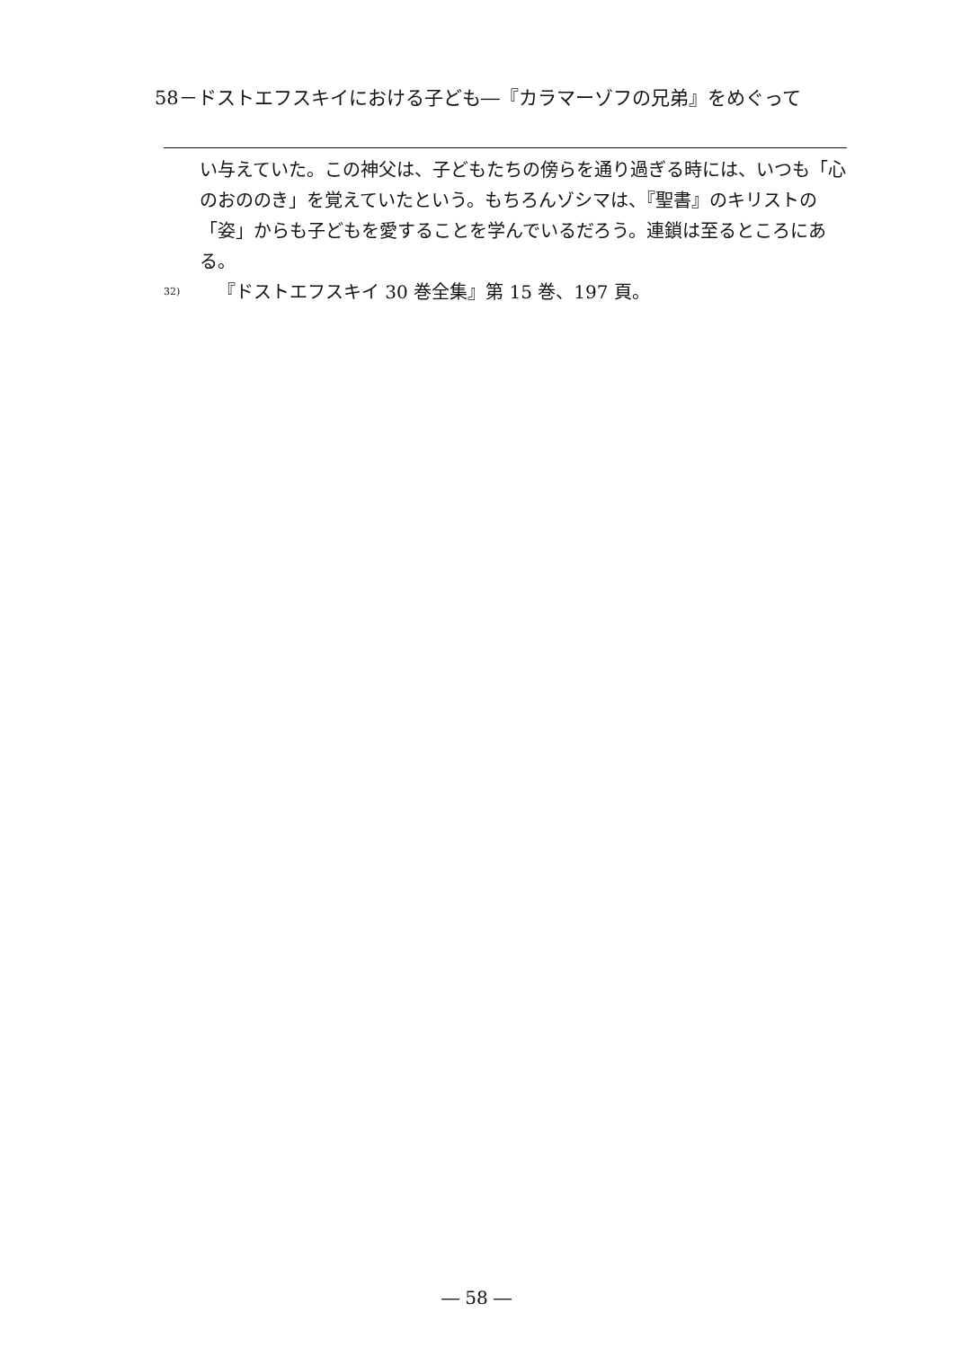58－ドストエフスキイにおける子ども―『カラマーゾフの兄弟』をめぐって
い与えていた。この神父は、子どもたちの傍らを通り過ぎる時には、いつも「心のおののき」を覚えていたという。もちろんゾシマは、『聖書』のキリストの「姿」からも子どもを愛することを学んでいるだろう。連鎖は至るところにある。
32) 『ドストエフスキイ 30 巻全集』第 15 巻、197 頁。
― 58 ―